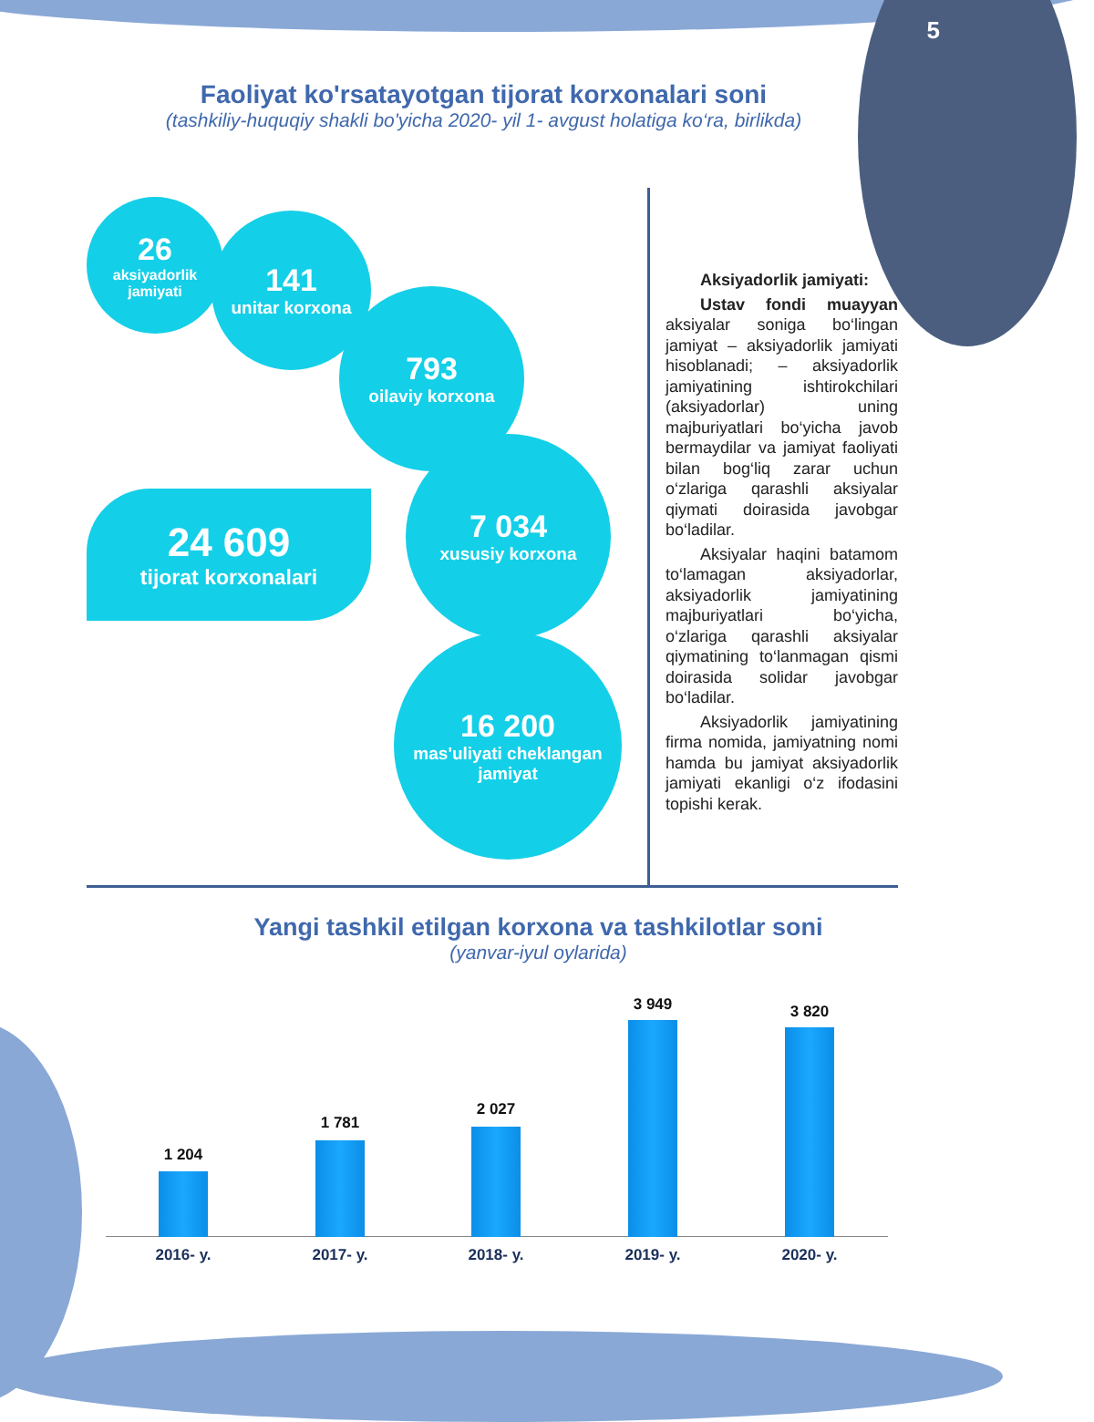5
Faoliyat ko'rsatayotgan tijorat korxonalari soni
(tashkiliy-huquqiy shakli bo'yicha 2020- yil 1- avgust holatiga ko‘ra, birlikda)
26
aksiyadorlik jamiyati
141
unitar korxona
793
oilaviy korxona
7 034
xususiy korxona
16 200
mas'uliyati cheklangan jamiyat
24 609
tijorat korxonalari
Aksiyadorlik jamiyati:
Ustav fondi muayyan aksiyalar soniga bo‘lingan jamiyat – aksiyadorlik jamiyati hisoblanadi; – aksiyadorlik jamiyatining ishtirokchilari (aksiyadorlar) uning majburiyatlari bo‘yicha javob bermaydilar va jamiyat faoliyati bilan bog‘liq zarar uchun o‘zlariga qarashli aksiyalar qiymati doirasida javobgar bo‘ladilar.
Aksiyalar haqini batamom to‘lamagan aksiyadorlar, aksiyadorlik jamiyatining majburiyatlari bo‘yicha, o‘zlariga qarashli aksiyalar qiymatining to‘lanmagan qismi doirasida solidar javobgar bo‘ladilar.
Aksiyadorlik jamiyatining firma nomida, jamiyatning nomi hamda bu jamiyat aksiyadorlik jamiyati ekanligi o‘z ifodasini topishi kerak.
Yangi tashkil etilgan korxona va tashkilotlar soni
(yanvar-iyul oylarida)
1 204
2016- y.
1 781
2017- y.
2 027
2018- y.
3 949
2019- y.
3 820
2020- y.